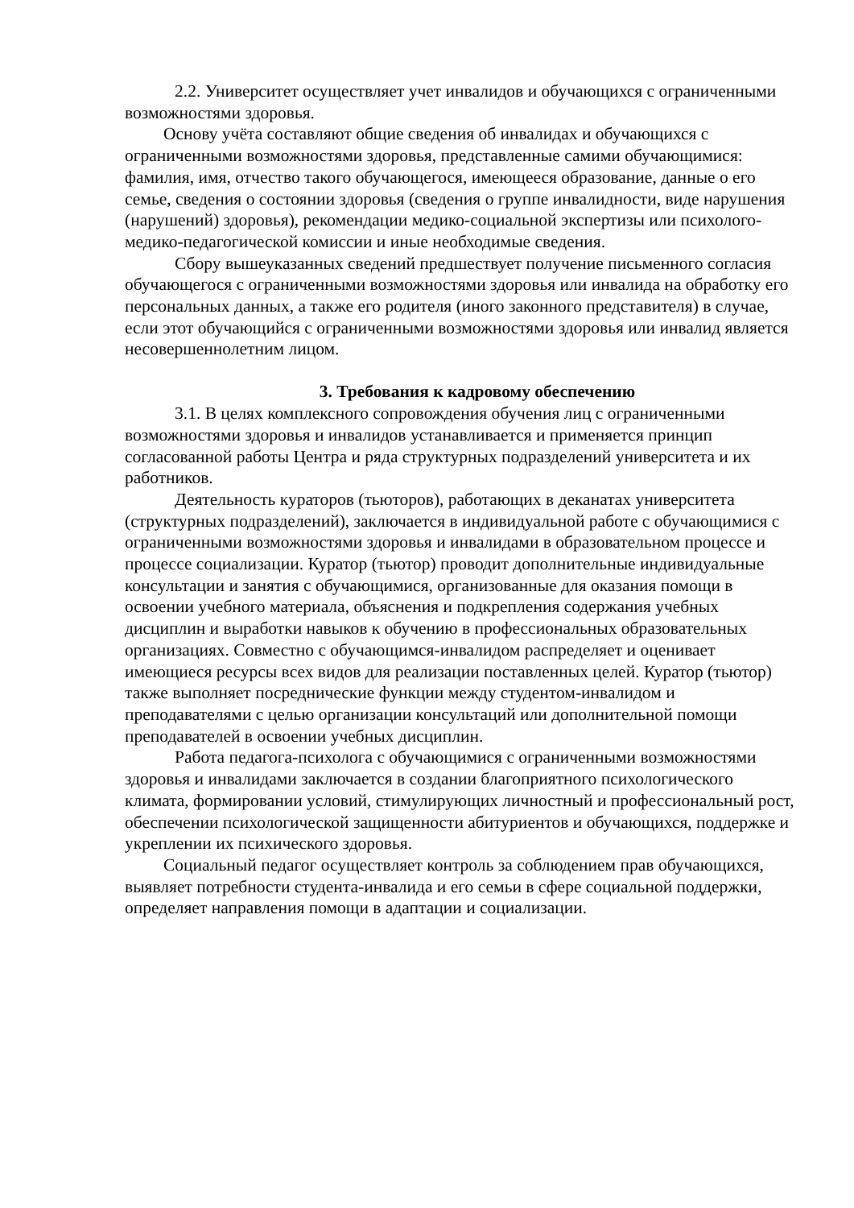2.2. Университет осуществляет учет инвалидов и обучающихся с ограниченными возможностями здоровья.
Основу учёта составляют общие сведения об инвалидах и обучающихся с ограниченными возможностями здоровья, представленные самими обучающимися: фамилия, имя, отчество такого обучающегося, имеющееся образование, данные о его семье, сведения о состоянии здоровья (сведения о группе инвалидности, виде нарушения (нарушений) здоровья), рекомендации медико-социальной экспертизы или психолого-медико-педагогической комиссии и иные необходимые сведения.
Сбору вышеуказанных сведений предшествует получение письменного согласия обучающегося с ограниченными возможностями здоровья или инвалида на обработку его персональных данных, а также его родителя (иного законного представителя) в случае, если этот обучающийся с ограниченными возможностями здоровья или инвалид является несовершеннолетним лицом.
3. Требования к кадровому обеспечению
3.1. В целях комплексного сопровождения обучения лиц с ограниченными возможностями здоровья и инвалидов устанавливается и применяется принцип согласованной работы Центра и ряда структурных подразделений университета и их работников.
Деятельность кураторов (тьюторов), работающих в деканатах университета (структурных подразделений), заключается в индивидуальной работе с обучающимися с ограниченными возможностями здоровья и инвалидами в образовательном процессе и процессе социализации. Куратор (тьютор) проводит дополнительные индивидуальные консультации и занятия с обучающимися, организованные для оказания помощи в освоении учебного материала, объяснения и подкрепления содержания учебных дисциплин и выработки навыков к обучению в профессиональных образовательных организациях. Совместно с обучающимся-инвалидом распределяет и оценивает имеющиеся ресурсы всех видов для реализации поставленных целей. Куратор (тьютор) также выполняет посреднические функции между студентом-инвалидом и преподавателями с целью организации консультаций или дополнительной помощи преподавателей в освоении учебных дисциплин.
Работа педагога-психолога с обучающимися с ограниченными возможностями здоровья и инвалидами заключается в создании благоприятного психологического климата, формировании условий, стимулирующих личностный и профессиональный рост, обеспечении психологической защищенности абитуриентов и обучающихся, поддержке и укреплении их психического здоровья.
Социальный педагог осуществляет контроль за соблюдением прав обучающихся, выявляет потребности студента-инвалида и его семьи в сфере социальной поддержки, определяет направления помощи в адаптации и социализации.